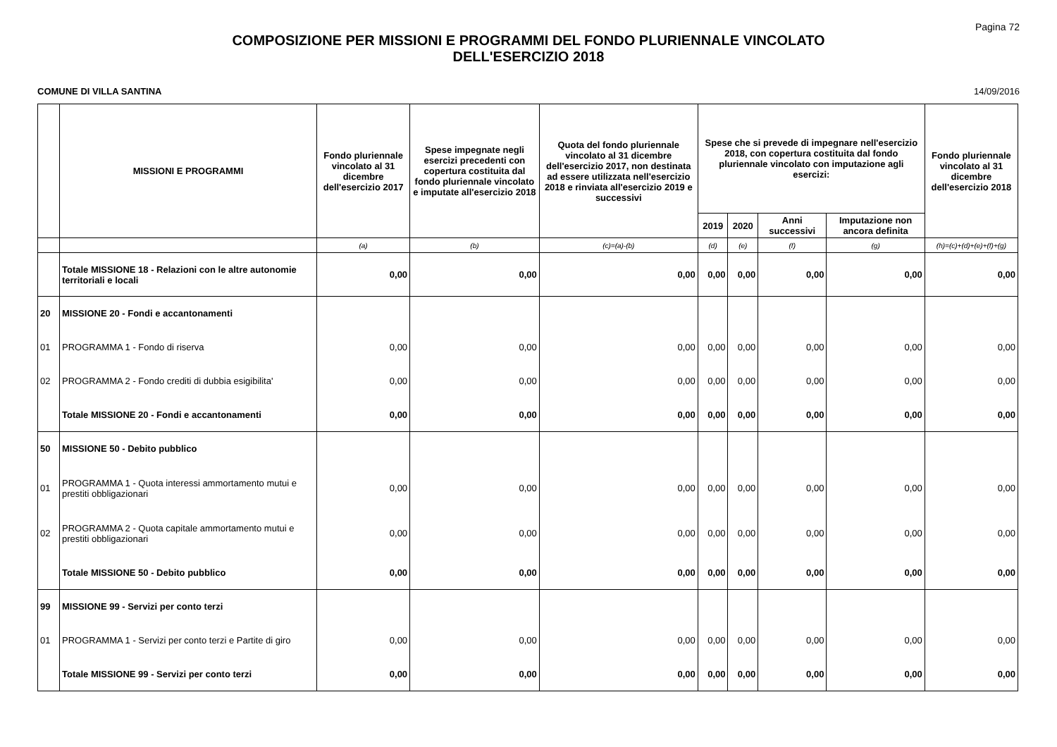Pagina 72
COMPOSIZIONE PER MISSIONI E PROGRAMMI DEL FONDO PLURIENNALE VINCOLATO
DELL'ESERCIZIO 2018
COMUNE DI VILLA SANTINA 14/09/2016
| | MISSIONI E PROGRAMMI | Fondo pluriennale vincolato al 31 dicembre dell'esercizio 2017 | Spese impegnate negli esercizi precedenti con copertura costituita dal fondo pluriennale vincolato e imputate all'esercizio 2018 | Quota del fondo pluriennale vincolato al 31 dicembre dell'esercizio 2017, non destinata ad essere utilizzata nell'esercizio 2018 e rinviata all'esercizio 2019 e successivi | Spese che si prevede di impegnare nell'esercizio 2018, con copertura costituita dal fondo pluriennale vincolato con imputazione agli esercizi: | | | | Fondo pluriennale vincolato al 31 dicembre dell'esercizio 2018 |
| --- | --- | --- | --- | --- | --- | --- | --- | --- | --- |
| | | | | | 2019 | 2020 | Anni successivi | Imputazione non ancora definita | |
| | | (a) | (b) | (c)=(a)-(b) | (d) | (e) | (f) | (g) | (h)=(c)+(d)+(e)+(f)+(g) |
| | Totale MISSIONE 18 - Relazioni con le altre autonomie territoriali e locali | 0,00 | 0,00 | 0,00 | 0,00 | 0,00 | 0,00 | 0,00 | 0,00 |
| 20 | MISSIONE 20 - Fondi e accantonamenti | | | | | | | | |
| 01 | PROGRAMMA 1 - Fondo di riserva | 0,00 | 0,00 | 0,00 | 0,00 | 0,00 | 0,00 | 0,00 | 0,00 |
| 02 | PROGRAMMA 2 - Fondo crediti di dubbia esigibilita' | 0,00 | 0,00 | 0,00 | 0,00 | 0,00 | 0,00 | 0,00 | 0,00 |
| | Totale MISSIONE 20 - Fondi e accantonamenti | 0,00 | 0,00 | 0,00 | 0,00 | 0,00 | 0,00 | 0,00 | 0,00 |
| 50 | MISSIONE 50 - Debito pubblico | | | | | | | | |
| 01 | PROGRAMMA 1 - Quota interessi ammortamento mutui e prestiti obbligazionari | 0,00 | 0,00 | 0,00 | 0,00 | 0,00 | 0,00 | 0,00 | 0,00 |
| 02 | PROGRAMMA 2 - Quota capitale ammortamento mutui e prestiti obbligazionari | 0,00 | 0,00 | 0,00 | 0,00 | 0,00 | 0,00 | 0,00 | 0,00 |
| | Totale MISSIONE 50 - Debito pubblico | 0,00 | 0,00 | 0,00 | 0,00 | 0,00 | 0,00 | 0,00 | 0,00 |
| 99 | MISSIONE 99 - Servizi per conto terzi | | | | | | | | |
| 01 | PROGRAMMA 1 - Servizi per conto terzi e Partite di giro | 0,00 | 0,00 | 0,00 | 0,00 | 0,00 | 0,00 | 0,00 | 0,00 |
| | Totale MISSIONE 99 - Servizi per conto terzi | 0,00 | 0,00 | 0,00 | 0,00 | 0,00 | 0,00 | 0,00 | 0,00 |